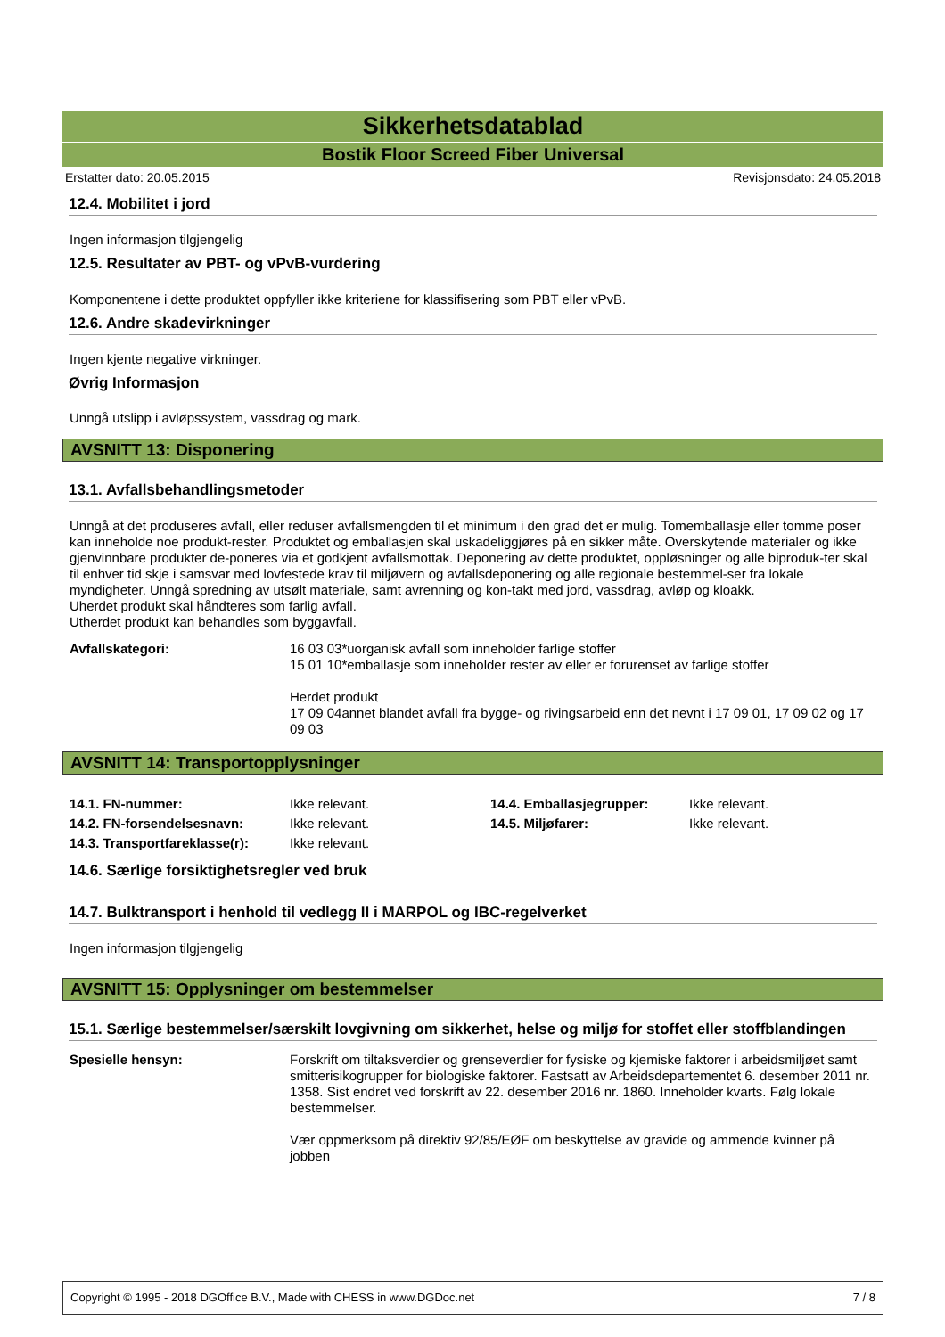Sikkerhetsdatablad
Bostik Floor Screed Fiber Universal
Erstatter dato: 20.05.2015 Revisjonsdato: 24.05.2018
12.4. Mobilitet i jord
Ingen informasjon tilgjengelig
12.5. Resultater av PBT- og vPvB-vurdering
Komponentene i dette produktet oppfyller ikke kriteriene for klassifisering som PBT eller vPvB.
12.6. Andre skadevirkninger
Ingen kjente negative virkninger.
Øvrig Informasjon
Unngå utslipp i avløpssystem, vassdrag og mark.
AVSNITT 13: Disponering
13.1. Avfallsbehandlingsmetoder
Unngå at det produseres avfall, eller reduser avfallsmengden til et minimum i den grad det er mulig. Tomemballasje eller tomme poser kan inneholde noe produkt-rester. Produktet og emballasjen skal uskadeliggjøres på en sikker måte. Overskytende materialer og ikke gjenvinnbare produkter de-poneres via et godkjent avfallsmottak. Deponering av dette produktet, oppløsninger og alle biproduk-ter skal til enhver tid skje i samsvar med lovfestede krav til miljøvern og avfallsdeponering og alle regionale bestemmel-ser fra lokale myndigheter. Unngå spredning av utsølt materiale, samt avrenning og kon-takt med jord, vassdrag, avløp og kloakk.
Uherdet produkt skal håndteres som farlig avfall.
Utherdet produkt kan behandles som byggavfall.
| Avfallskategori: | 16 03 03*uorganisk avfall som inneholder farlige stoffer 15 01 10*emballasje som inneholder rester av eller er forurenset av farlige stoffer Herdet produkt 17 09 04annet blandet avfall fra bygge- og rivingsarbeid enn det nevnt i 17 09 01, 17 09 02 og 17 09 03 |
AVSNITT 14: Transportopplysninger
| 14.1. FN-nummer: | Ikke relevant. | 14.4. Emballasjegrupper: | Ikke relevant. |
| 14.2. FN-forsendelsesnavn: | Ikke relevant. | 14.5. Miljøfarer: | Ikke relevant. |
| 14.3. Transportfareklasse(r): | Ikke relevant. | | |
14.6. Særlige forsiktighetsregler ved bruk
14.7. Bulktransport i henhold til vedlegg II i MARPOL og IBC-regelverket
Ingen informasjon tilgjengelig
AVSNITT 15: Opplysninger om bestemmelser
15.1. Særlige bestemmelser/særskilt lovgivning om sikkerhet, helse og miljø for stoffet eller stoffblandingen
| Spesielle hensyn: | Forskrift om tiltaksverdier og grenseverdier for fysiske og kjemiske faktorer i arbeidsmiljøet samt smitterisikogrupper for biologiske faktorer. Fastsatt av Arbeidsdepartementet 6. desember 2011 nr. 1358. Sist endret ved forskrift av 22. desember 2016 nr. 1860. Inneholder kvarts. Følg lokale bestemmelser. Vær oppmerksom på direktiv 92/85/EØF om beskyttelse av gravide og ammende kvinner på jobben |
Copyright © 1995 - 2018 DGOffice B.V., Made with CHESS in www.DGDoc.net 7 / 8